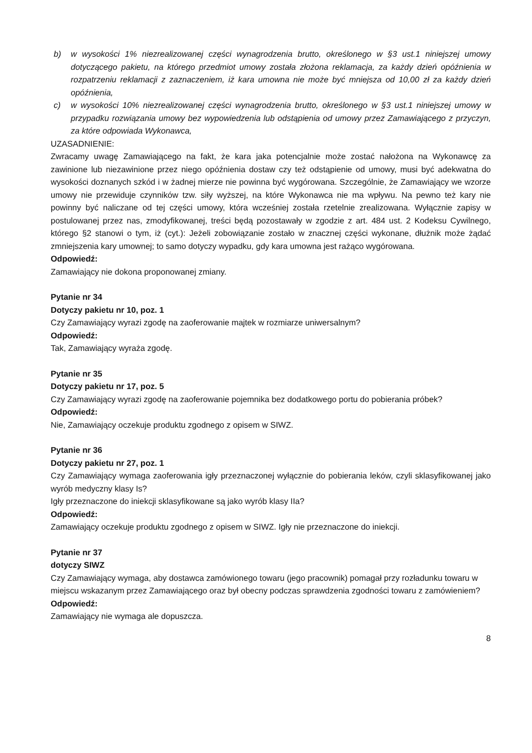b) w wysokości 1% niezrealizowanej części wynagrodzenia brutto, określonego w §3 ust.1 niniejszej umowy dotyczącego pakietu, na którego przedmiot umowy została złożona reklamacja, za każdy dzień opóźnienia w rozpatrzeniu reklamacji z zaznaczeniem, iż kara umowna nie może być mniejsza od 10,00 zł za każdy dzień opóźnienia,
c) w wysokości 10% niezrealizowanej części wynagrodzenia brutto, określonego w §3 ust.1 niniejszej umowy w przypadku rozwiązania umowy bez wypowiedzenia lub odstąpienia od umowy przez Zamawiającego z przyczyn, za które odpowiada Wykonawca,
UZASADNIENIE:
Zwracamy uwagę Zamawiającego na fakt, że kara jaka potencjalnie może zostać nałożona na Wykonawcę za zawinione lub niezawinione przez niego opóźnienia dostaw czy też odstąpienie od umowy, musi być adekwatna do wysokości doznanych szkód i w żadnej mierze nie powinna być wygórowana. Szczególnie, że Zamawiający we wzorze umowy nie przewiduje czynników tzw. siły wyższej, na które Wykonawca nie ma wpływu. Na pewno też kary nie powinny być naliczane od tej części umowy, która wcześniej została rzetelnie zrealizowana. Wyłącznie zapisy w postulowanej przez nas, zmodyfikowanej, treści będą pozostawały w zgodzie z art. 484 ust. 2 Kodeksu Cywilnego, którego §2 stanowi o tym, iż (cyt.): Jeżeli zobowiązanie zostało w znacznej części wykonane, dłużnik może żądać zmniejszenia kary umownej; to samo dotyczy wypadku, gdy kara umowna jest rażąco wygórowana.
Odpowiedź:
Zamawiający nie dokona proponowanej zmiany.
Pytanie nr 34
Dotyczy pakietu nr 10, poz. 1
Czy Zamawiający wyrazi zgodę na zaoferowanie majtek w rozmiarze uniwersalnym?
Odpowiedź:
Tak, Zamawiający wyraża zgodę.
Pytanie nr 35
Dotyczy pakietu nr 17, poz. 5
Czy Zamawiający wyrazi zgodę na zaoferowanie pojemnika bez dodatkowego portu do pobierania próbek?
Odpowiedź:
Nie, Zamawiający oczekuje produktu zgodnego z opisem w SIWZ.
Pytanie nr 36
Dotyczy pakietu nr 27, poz. 1
Czy Zamawiający wymaga zaoferowania igły przeznaczonej wyłącznie do pobierania leków, czyli sklasyfikowanej jako wyrób medyczny klasy Is?
Igły przeznaczone do iniekcji sklasyfikowane są jako wyrób klasy IIa?
Odpowiedź:
Zamawiający oczekuje produktu zgodnego z opisem w SIWZ. Igły nie przeznaczone do iniekcji.
Pytanie nr 37
dotyczy SIWZ
Czy Zamawiający wymaga, aby dostawca zamówionego towaru (jego pracownik) pomagał przy rozładunku towaru w miejscu wskazanym przez Zamawiającego oraz był obecny podczas sprawdzenia zgodności towaru z zamówieniem?
Odpowiedź:
Zamawiający nie wymaga ale dopuszcza.
8